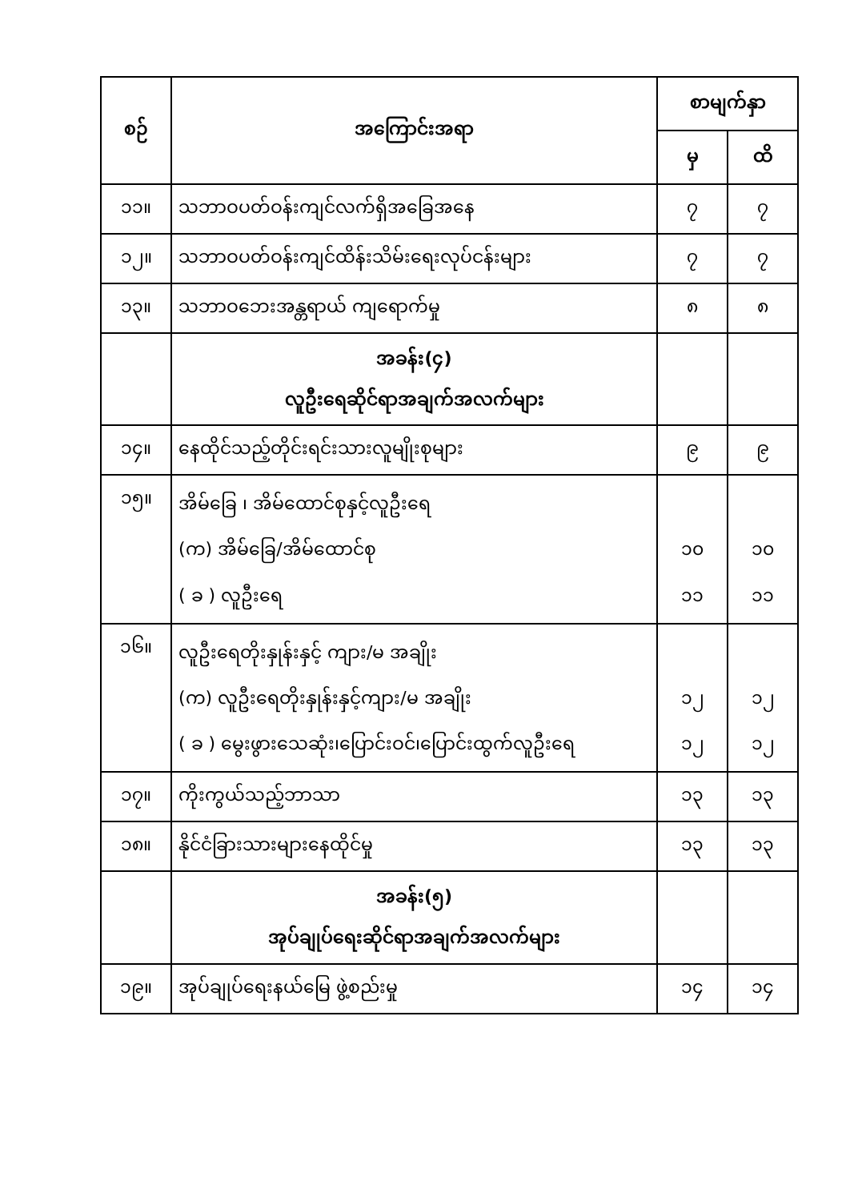| စဉ် | အကြောင်းအရာ | စာမျက်နှာ | |
| --- | --- | --- | --- |
| | | မှ | ထိ |
| ၁၁။ | သဘာဝပတ်ဝန်းကျင်လက်ရှိအခြေအနေ | ၇ | ၇ |
| ၁၂။ | သဘာဝပတ်ဝန်းကျင်ထိန်းသိမ်းရေးလုပ်ငန်းများ | ၇ | ၇ |
| ၁၃။ | သဘာဝဘေးအန္တရာယ် ကျရောက်မှု | ၈ | ၈ |
| | အခန်း(၄) လူဦးရေဆိုင်ရာအချက်အလက်များ | | |
| ၁၄။ | နေထိုင်သည့်တိုင်းရင်းသားလူမျိုးစုများ | ၉ | ၉ |
| ၁၅။ | အိမ်ခြေ ၊ အိမ်ထောင်စုနှင့်လူဦးရေ (က) အိမ်ခြေ/အိမ်ထောင်စု ( ခ ) လူဦးရေ | ၁၀ ၁၁ | ၁၀ ၁၁ |
| ၁၆။ | လူဦးရေတိုးနှုန်းနှင့် ကျား/မ အချိုး (က) လူဦးရေတိုးနှုန်းနှင့်ကျား/မ အချိုး ( ခ ) မွေးဖွားသေဆုံး၊ပြောင်းဝင်၊ပြောင်းထွက်လူဦးရေ | ၁၂ ၁၂ | ၁၂ ၁၂ |
| ၁၇။ | ကိုးကွယ်သည့်ဘာသာ | ၁၃ | ၁၃ |
| ၁၈။ | နိုင်ငံခြားသားများနေထိုင်မှု | ၁၃ | ၁၃ |
| | အခန်း(၅) အုပ်ချုပ်ရေးဆိုင်ရာအချက်အလက်များ | | |
| ၁၉။ | အုပ်ချုပ်ရေးနယ်မြေ ဖွဲ့စည်းမှု | ၁၄ | ၁၄ |